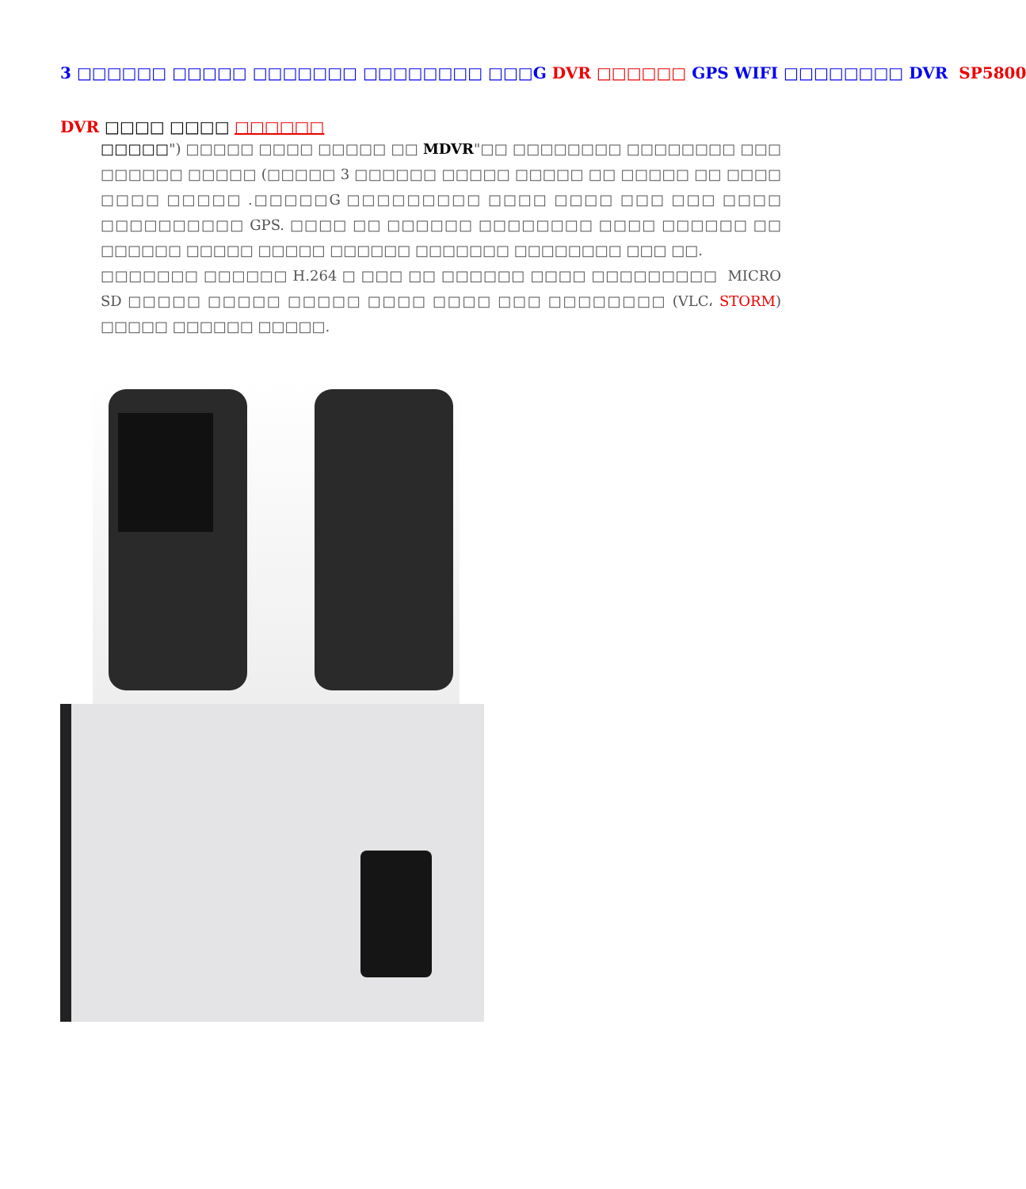3 □□□□□□ □□□□□ □□□□□□□ □□□□□□□□ □□□G DVR □□□□□□ GPS WIFI □□□□□□□□ DVR SP5800
DVR □□□□ □□□□ □□□□□□
□□□□□") □□□□□ □□□□ □□□□□ □□ MDVR"□□ □□□□□□□□ □□□□□□□□ □□□ □□□□□□ □□□□□ (□□□□□ 3 □□□□□□ □□□□□ □□□□□ □□ □□□□□ □□ □□□□ □□□□ □□□□□ .□□□□□G □□□□□□□□□ □□□□ □□□□ □□□ □□□ □□□□ □□□□□□□□□□ GPS. □□□□ □□ □□□□□□ □□□□□□□□ □□□□ □□□□□□ □□ □□□□□□ □□□□□ □□□□□ □□□□□□ □□□□□□□ □□□□□□□□ □□□ □□.
□□□□□□□ □□□□□□ H.264 □ □□□ □□ □□□□□□ □□□□ □□□□□□□□□ MICRO SD □□□□□ □□□□□ □□□□□ □□□□ □□□□ □□□ □□□□□□□□ (VLC، STORM) □□□□□ □□□□□□ □□□□□.